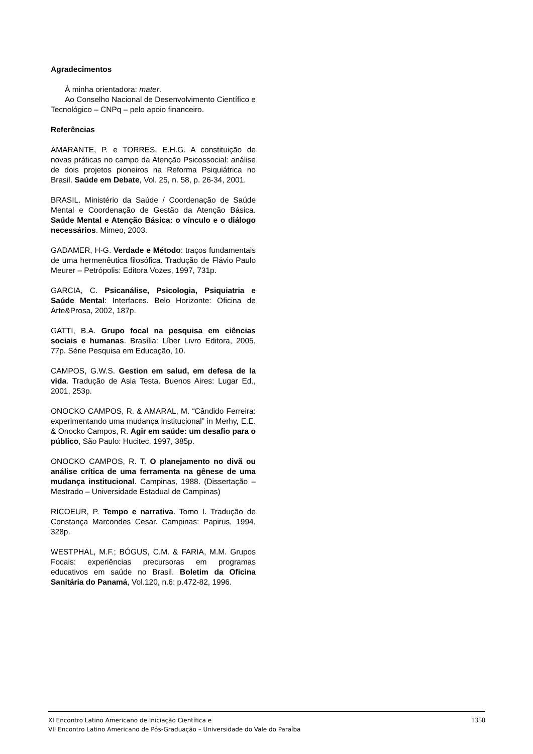Agradecimentos
À minha orientadora: mater.
Ao Conselho Nacional de Desenvolvimento Científico e Tecnológico – CNPq – pelo apoio financeiro.
Referências
AMARANTE, P. e TORRES, E.H.G. A constituição de novas práticas no campo da Atenção Psicossocial: análise de dois projetos pioneiros na Reforma Psiquiátrica no Brasil. Saúde em Debate, Vol. 25, n. 58, p. 26-34, 2001.
BRASIL. Ministério da Saúde / Coordenação de Saúde Mental e Coordenação de Gestão da Atenção Básica. Saúde Mental e Atenção Básica: o vínculo e o diálogo necessários. Mimeo, 2003.
GADAMER, H-G. Verdade e Método: traços fundamentais de uma hermenêutica filosófica. Tradução de Flávio Paulo Meurer – Petrópolis: Editora Vozes, 1997, 731p.
GARCIA, C. Psicanálise, Psicologia, Psiquiatria e Saúde Mental: Interfaces. Belo Horizonte: Oficina de Arte&Prosa, 2002, 187p.
GATTI, B.A. Grupo focal na pesquisa em ciências sociais e humanas. Brasília: Líber Livro Editora, 2005, 77p. Série Pesquisa em Educação, 10.
CAMPOS, G.W.S. Gestion em salud, em defesa de la vida. Tradução de Asia Testa. Buenos Aires: Lugar Ed., 2001, 253p.
ONOCKO CAMPOS, R. & AMARAL, M. “Cândido Ferreira: experimentando uma mudança institucional” in Merhy, E.E. & Onocko Campos, R. Agir em saúde: um desafio para o público, São Paulo: Hucitec, 1997, 385p.
ONOCKO CAMPOS, R. T. O planejamento no divã ou análise crítica de uma ferramenta na gênese de uma mudança institucional. Campinas, 1988. (Dissertação – Mestrado – Universidade Estadual de Campinas)
RICOEUR, P. Tempo e narrativa. Tomo I. Tradução de Constança Marcondes Cesar. Campinas: Papirus, 1994, 328p.
WESTPHAL, M.F.; BÓGUS, C.M. & FARIA, M.M. Grupos Focais: experiências precursoras em programas educativos em saúde no Brasil. Boletim da Oficina Sanitária do Panamá, Vol.120, n.6: p.472-82, 1996.
XI Encontro Latino Americano de Iniciação Científica e
VII Encontro Latino Americano de Pós-Graduação – Universidade do Vale do Paraíba
1350